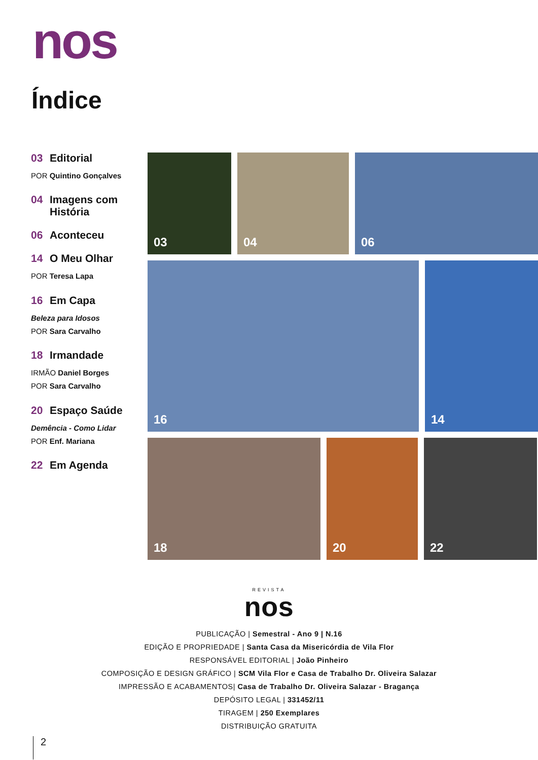nos
Índice
03 Editorial
POR Quintino Gonçalves
04 Imagens com História
06 Aconteceu
14 O Meu Olhar
POR Teresa Lapa
16 Em Capa
Beleza para Idosos
POR Sara Carvalho
18 Irmandade
IRMÃO Daniel Borges
POR Sara Carvalho
20 Espaço Saúde
Demência - Como Lidar
POR Enf. Mariana
22 Em Agenda
03
04
06
16
14
18
20
22
REVISTA
nos
PUBLICAÇÃO | Semestral - Ano 9 | N.16
EDIÇÃO E PROPRIEDADE | Santa Casa da Misericórdia de Vila Flor
RESPONSÁVEL EDITORIAL | João Pinheiro
COMPOSIÇÃO E DESIGN GRÁFICO | SCM Vila Flor e Casa de Trabalho Dr. Oliveira Salazar
IMPRESSÃO E ACABAMENTOS| Casa de Trabalho Dr. Oliveira Salazar - Bragança
DEPÓSITO LEGAL | 331452/11
TIRAGEM | 250 Exemplares
DISTRIBUIÇÃO GRATUITA
2